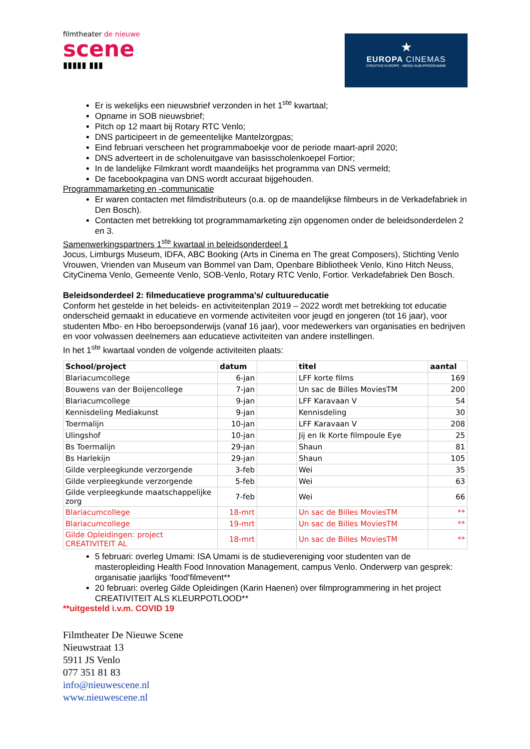filmtheater de nieuwe
scene
▮▮▮▮▮ ▮▮▮
★
EUROPA CINEMAS
CREATIVE EUROPE - MEDIA SUB-PROGRAMME
Er is wekelijks een nieuwsbrief verzonden in het 1<sup>ste</sup> kwartaal;
Opname in SOB nieuwsbrief;
Pitch op 12 maart bij Rotary RTC Venlo;
DNS participeert in de gemeentelijke Mantelzorgpas;
Eind februari verscheen het programmaboekje voor de periode maart-april 2020;
DNS adverteert in de scholenuitgave van basisscholenkoepel Fortior;
In de landelijke Filmkrant wordt maandelijks het programma van DNS vermeld;
De facebookpagina van DNS wordt accuraat bijgehouden.
Programmamarketing en -communicatie
Er waren contacten met filmdistributeurs (o.a. op de maandelijkse filmbeurs in de Verkadefabriek in Den Bosch).
Contacten met betrekking tot programmamarketing zijn opgenomen onder de beleidsonderdelen 2 en 3.
Samenwerkingspartners 1<sup>ste</sup> kwartaal in beleidsonderdeel 1
Jocus, Limburgs Museum, IDFA, ABC Booking (Arts in Cinema en The great Composers), Stichting Venlo Vrouwen, Vrienden van Museum van Bommel van Dam, Openbare Bibliotheek Venlo, Kino Hitch Neuss, CityCinema Venlo, Gemeente Venlo, SOB-Venlo, Rotary RTC Venlo, Fortior. Verkadefabriek Den Bosch.
Beleidsonderdeel 2: filmeducatieve programma’s/ cultuureducatie
Conform het gestelde in het beleids- en activiteitenplan 2019 – 2022 wordt met betrekking tot educatie onderscheid gemaakt in educatieve en vormende activiteiten voor jeugd en jongeren (tot 16 jaar), voor studenten Mbo- en Hbo beroepsonderwijs (vanaf 16 jaar), voor medewerkers van organisaties en bedrijven en voor volwassen deelnemers aan educatieve activiteiten van andere instellingen.
In het 1<sup>ste</sup> kwartaal vonden de volgende activiteiten plaats:
| School/project | datum | | titel | aantal |
| --- | --- | --- | --- | --- |
| Blariacumcollege | 6-jan | | LFF korte films | 169 |
| Bouwens van der Boijencollege | 7-jan | | Un sac de Billes MoviesTM | 200 |
| Blariacumcollege | 9-jan | | LFF Karavaan V | 54 |
| Kennisdeling Mediakunst | 9-jan | | Kennisdeling | 30 |
| Toermalijn | 10-jan | | LFF Karavaan V | 208 |
| Ulingshof | 10-jan | | Jij en Ik Korte filmpoule Eye | 25 |
| Bs Toermalijn | 29-jan | | Shaun | 81 |
| Bs Harlekijn | 29-jan | | Shaun | 105 |
| Gilde verpleegkunde verzorgende | 3-feb | | Wei | 35 |
| Gilde verpleegkunde verzorgende | 5-feb | | Wei | 63 |
| Gilde verpleegkunde maatschappelijke zorg | 7-feb | | Wei | 66 |
| Blariacumcollege | 18-mrt | | Un sac de Billes MoviesTM | ** |
| Blariacumcollege | 19-mrt | | Un sac de Billes MoviesTM | ** |
| Gilde Opleidingen: project CREATIVITEIT AL | 18-mrt | | Un sac de Billes MoviesTM | ** |
5 februari: overleg Umami: ISA Umami is de studievereniging voor studenten van de masteropleiding Health Food Innovation Management, campus Venlo. Onderwerp van gesprek: organisatie jaarlijks ‘food’filmevent**
20 februari: overleg Gilde Opleidingen (Karin Haenen) over filmprogrammering in het project CREATIVITEIT ALS KLEURPOTLOOD**
**uitgesteld i.v.m. COVID 19
Filmtheater De Nieuwe Scene
Nieuwstraat 13
5911 JS Venlo
077 351 81 83
info@nieuwescene.nl
www.nieuwescene.nl